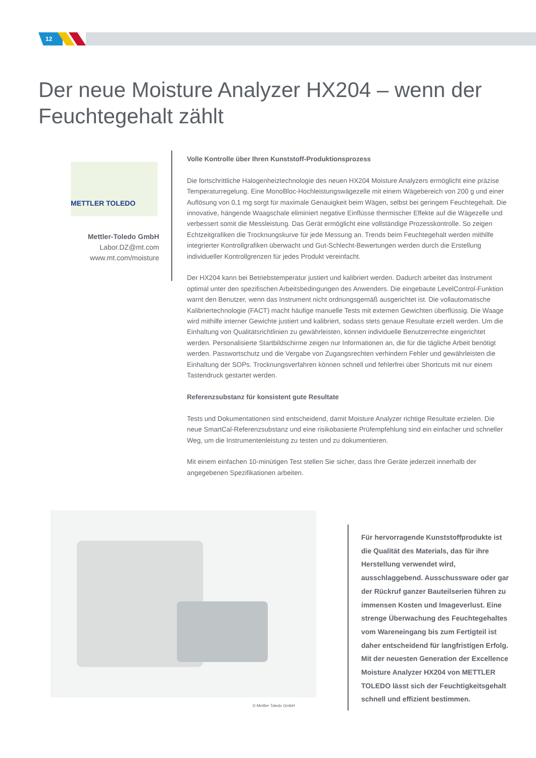12
Der neue Moisture Analyzer HX204 – wenn der
Feuchtegehalt zählt
METTLER TOLEDO
Mettler-Toledo GmbH
Labor.DZ@mt.com
www.mt.com/moisture
Volle Kontrolle über Ihren Kunststoff-Produktionsprozess
Die fortschrittliche Halogenheiztechnologie des neuen HX204 Moisture Analyzers ermöglicht eine präzise Temperaturregelung. Eine MonoBloc-Hochleistungswägezelle mit einem Wägebereich von 200 g und einer Auflösung von 0,1 mg sorgt für maximale Genauigkeit beim Wägen, selbst bei geringem Feuchtegehalt. Die innovative, hängende Waagschale eliminiert negative Einflüsse thermischer Effekte auf die Wägezelle und verbessert somit die Messleistung. Das Gerät ermöglicht eine vollständige Prozesskontrolle. So zeigen Echtzeitgrafiken die Trocknungskurve für jede Messung an. Trends beim Feuchtegehalt werden mithilfe integrierter Kontrollgrafiken überwacht und Gut-Schlecht-Bewertungen werden durch die Erstellung individueller Kontrollgrenzen für jedes Produkt vereinfacht.
Der HX204 kann bei Betriebstemperatur justiert und kalibriert werden. Dadurch arbeitet das Instrument optimal unter den spezifischen Arbeitsbedingungen des Anwenders. Die eingebaute LevelControl-Funktion warnt den Benutzer, wenn das Instrument nicht ordnungsgemäß ausgerichtet ist. Die vollautomatische Kalibriertechnologie (FACT) macht häufige manuelle Tests mit externen Gewichten überflüssig. Die Waage wird mithilfe interner Gewichte justiert und kalibriert, sodass stets genaue Resultate erzielt werden. Um die Einhaltung von Qualitätsrichtlinien zu gewährleisten, können individuelle Benutzerrechte eingerichtet werden. Personalisierte Startbildschirme zeigen nur Informationen an, die für die tägliche Arbeit benötigt werden. Passwortschutz und die Vergabe von Zugangsrechten verhindern Fehler und gewährleisten die Einhaltung der SOPs. Trocknungsverfahren können schnell und fehlerfrei über Shortcuts mit nur einem Tastendruck gestartet werden.
Referenzsubstanz für konsistent gute Resultate
Tests und Dokumentationen sind entscheidend, damit Moisture Analyzer richtige Resultate erzielen. Die neue SmartCal-Referenzsubstanz und eine risikobasierte Prüfempfehlung sind ein einfacher und schneller Weg, um die Instrumentenleistung zu testen und zu dokumentieren.
Mit einem einfachen 10-minütigen Test stellen Sie sicher, dass Ihre Geräte jederzeit innerhalb der angegebenen Spezifikationen arbeiten.
© Mettler Toledo GmbH
Für hervorragende Kunststoffprodukte ist die Qualität des Materials, das für ihre Herstellung verwendet wird, ausschlaggebend. Ausschussware oder gar der Rückruf ganzer Bauteilserien führen zu immensen Kosten und Imageverlust. Eine strenge Überwachung des Feuchtegehaltes vom Wareneingang bis zum Fertigteil ist daher entscheidend für langfristigen Erfolg. Mit der neuesten Generation der Excellence Moisture Analyzer HX204 von METTLER TOLEDO lässt sich der Feuchtigkeitsgehalt schnell und effizient bestimmen.